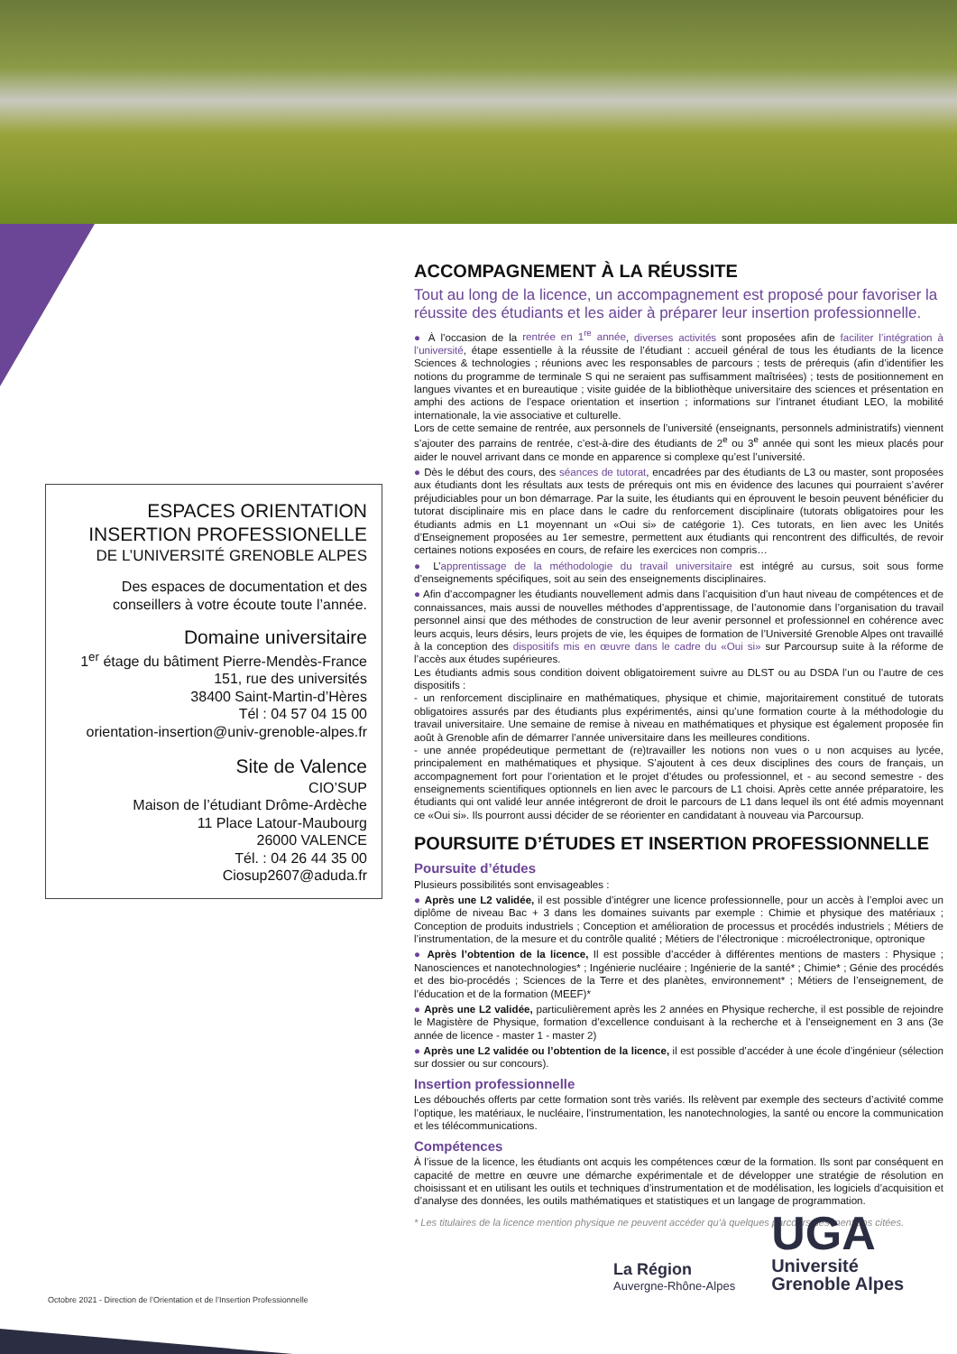ESPACES ORIENTATION
INSERTION PROFESSIONELLE
DE L’UNIVERSITÉ GRENOBLE ALPES
Des espaces de documentation et des conseillers à votre écoute toute l’année.
Domaine universitaire
1<sup>er</sup> étage du bâtiment Pierre-Mendès-France
151, rue des universités
38400 Saint-Martin-d’Hères
Tél : 04 57 04 15 00
orientation-insertion@univ-grenoble-alpes.fr
Site de Valence
CIO’SUP
Maison de l’étudiant Drôme-Ardèche
11 Place Latour-Maubourg
26000 VALENCE
Tél. : 04 26 44 35 00
Ciosup2607@aduda.fr
ACCOMPAGNEMENT À LA RÉUSSITE
Tout au long de la licence, un accompagnement est proposé pour favoriser la réussite des étudiants et les aider à préparer leur insertion professionnelle.
● À l’occasion de la rentrée en 1<sup>re</sup> année, diverses activités sont proposées afin de faciliter l’intégration à l’université, étape essentielle à la réussite de l’étudiant : accueil général de tous les étudiants de la licence Sciences & technologies ; réunions avec les responsables de parcours ; tests de prérequis (afin d’identifier les notions du programme de terminale S qui ne seraient pas suffisamment maîtrisées) ; tests de positionnement en langues vivantes et en bureautique ; visite guidée de la bibliothèque universitaire des sciences et présentation en amphi des actions de l’espace orientation et insertion ; informations sur l’intranet étudiant LEO, la mobilité internationale, la vie associative et culturelle.
Lors de cette semaine de rentrée, aux personnels de l’université (enseignants, personnels administratifs) viennent s’ajouter des parrains de rentrée, c’est-à-dire des étudiants de 2<sup>e</sup> ou 3<sup>e</sup> année qui sont les mieux placés pour aider le nouvel arrivant dans ce monde en apparence si complexe qu’est l’université.
● Dès le début des cours, des séances de tutorat, encadrées par des étudiants de L3 ou master, sont proposées aux étudiants dont les résultats aux tests de prérequis ont mis en évidence des lacunes qui pourraient s’avérer préjudiciables pour un bon démarrage. Par la suite, les étudiants qui en éprouvent le besoin peuvent bénéficier du tutorat disciplinaire mis en place dans le cadre du renforcement disciplinaire (tutorats obligatoires pour les étudiants admis en L1 moyennant un «Oui si» de catégorie 1). Ces tutorats, en lien avec les Unités d’Enseignement proposées au 1er semestre, permettent aux étudiants qui rencontrent des difficultés, de revoir certaines notions exposées en cours, de refaire les exercices non compris…
● L’apprentissage de la méthodologie du travail universitaire est intégré au cursus, soit sous forme d’enseignements spécifiques, soit au sein des enseignements disciplinaires.
● Afin d’accompagner les étudiants nouvellement admis dans l’acquisition d’un haut niveau de compétences et de connaissances, mais aussi de nouvelles méthodes d’apprentissage, de l’autonomie dans l’organisation du travail personnel ainsi que des méthodes de construction de leur avenir personnel et professionnel en cohérence avec leurs acquis, leurs désirs, leurs projets de vie, les équipes de formation de l’Université Grenoble Alpes ont travaillé à la conception des dispositifs mis en œuvre dans le cadre du «Oui si» sur Parcoursup suite à la réforme de l’accès aux études supérieures.
Les étudiants admis sous condition doivent obligatoirement suivre au DLST ou au DSDA l’un ou l’autre de ces dispositifs :
- un renforcement disciplinaire en mathématiques, physique et chimie, majoritairement constitué de tutorats obligatoires assurés par des étudiants plus expérimentés, ainsi qu’une formation courte à la méthodologie du travail universitaire. Une semaine de remise à niveau en mathématiques et physique est également proposée fin août à Grenoble afin de démarrer l’année universitaire dans les meilleures conditions.
- une année propédeutique permettant de (re)travailler les notions non vues o u non acquises au lycée, principalement en mathématiques et physique. S’ajoutent à ces deux disciplines des cours de français, un accompagnement fort pour l’orientation et le projet d’études ou professionnel, et - au second semestre - des enseignements scientifiques optionnels en lien avec le parcours de L1 choisi. Après cette année préparatoire, les étudiants qui ont validé leur année intégreront de droit le parcours de L1 dans lequel ils ont été admis moyennant ce «Oui si». Ils pourront aussi décider de se réorienter en candidatant à nouveau via Parcoursup.
POURSUITE D’ÉTUDES ET INSERTION PROFESSIONNELLE
Poursuite d’études
Plusieurs possibilités sont envisageables :
● Après une L2 validée, il est possible d’intégrer une licence professionnelle, pour un accès à l’emploi avec un diplôme de niveau Bac + 3 dans les domaines suivants par exemple : Chimie et physique des matériaux ; Conception de produits industriels ; Conception et amélioration de processus et procédés industriels ; Métiers de l’instrumentation, de la mesure et du contrôle qualité ; Métiers de l’électronique : microélectronique, optronique
● Après l’obtention de la licence, Il est possible d’accéder à différentes mentions de masters : Physique ; Nanosciences et nanotechnologies* ; Ingénierie nucléaire ; Ingénierie de la santé* ; Chimie* ; Génie des procédés et des bio-procédés ; Sciences de la Terre et des planètes, environnement* ; Métiers de l’enseignement, de l’éducation et de la formation (MEEF)*
● Après une L2 validée, particulièrement après les 2 années en Physique recherche, il est possible de rejoindre le Magistère de Physique, formation d’excellence conduisant à la recherche et à l’enseignement en 3 ans (3e année de licence - master 1 - master 2)
● Après une L2 validée ou l’obtention de la licence, il est possible d’accéder à une école d’ingénieur (sélection sur dossier ou sur concours).
Insertion professionnelle
Les débouchés offerts par cette formation sont très variés. Ils relèvent par exemple des secteurs d’activité comme l’optique, les matériaux, le nucléaire, l’instrumentation, les nanotechnologies, la santé ou encore la communication et les télécommunications.
Compétences
À l’issue de la licence, les étudiants ont acquis les compétences cœur de la formation. Ils sont par conséquent en capacité de mettre en œuvre une démarche expérimentale et de développer une stratégie de résolution en choisissant et en utilisant les outils et techniques d’instrumentation et de modélisation, les logiciels d’acquisition et d’analyse des données, les outils mathématiques et statistiques et un langage de programmation.
* Les titulaires de la licence mention physique ne peuvent accéder qu’à quelques parcours des mentions citées.
La Région
Auvergne-Rhône-Alpes
UGA
Université
Grenoble Alpes
Octobre 2021 - Direction de l’Orientation et de l’Insertion Professionnelle